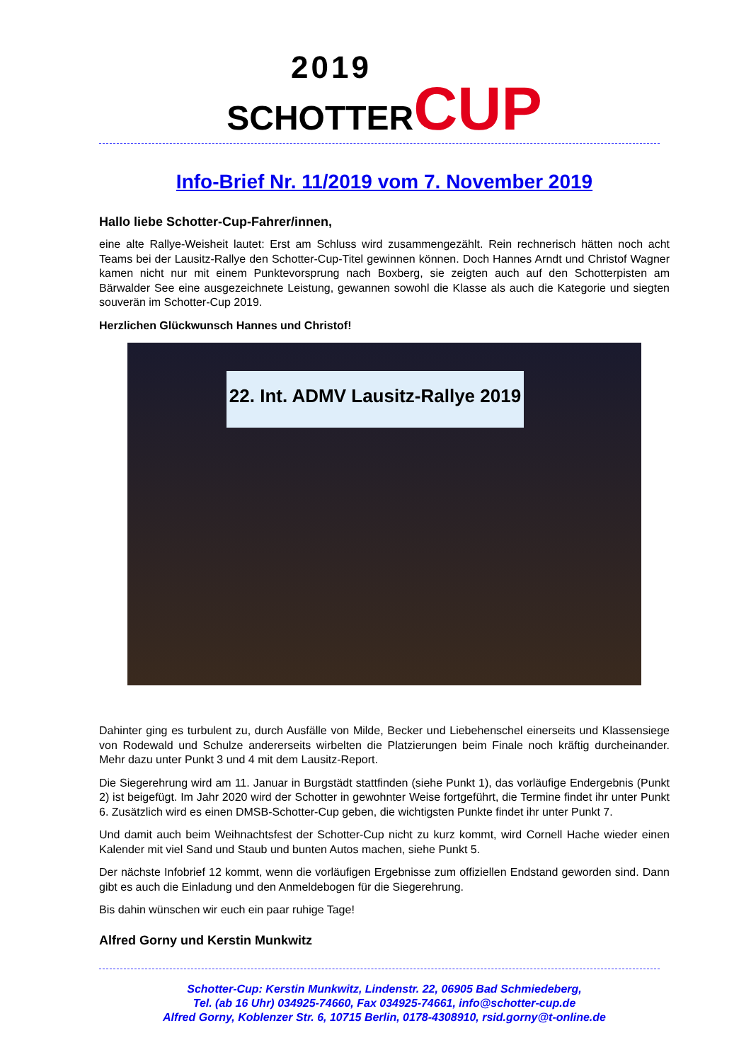2019
SCHOTTER CUP
Info-Brief Nr. 11/2019 vom 7. November 2019
Hallo liebe Schotter-Cup-Fahrer/innen,
eine alte Rallye-Weisheit lautet: Erst am Schluss wird zusammengezählt. Rein rechnerisch hätten noch acht Teams bei der Lausitz-Rallye den Schotter-Cup-Titel gewinnen können. Doch Hannes Arndt und Christof Wagner kamen nicht nur mit einem Punktevorsprung nach Boxberg, sie zeigten auch auf den Schotterpisten am Bärwalder See eine ausgezeichnete Leistung, gewannen sowohl die Klasse als auch die Kategorie und siegten souverän im Schotter-Cup 2019.
Herzlichen Glückwunsch Hannes und Christof!
22. Int. ADMV Lausitz-Rallye 2019
Dahinter ging es turbulent zu, durch Ausfälle von Milde, Becker und Liebehenschel einerseits und Klassensiege von Rodewald und Schulze andererseits wirbelten die Platzierungen beim Finale noch kräftig durcheinander. Mehr dazu unter Punkt 3 und 4 mit dem Lausitz-Report.
Die Siegerehrung wird am 11. Januar in Burgstädt stattfinden (siehe Punkt 1), das vorläufige Endergebnis (Punkt 2) ist beigefügt. Im Jahr 2020 wird der Schotter in gewohnter Weise fortgeführt, die Termine findet ihr unter Punkt 6. Zusätzlich wird es einen DMSB-Schotter-Cup geben, die wichtigsten Punkte findet ihr unter Punkt 7.
Und damit auch beim Weihnachtsfest der Schotter-Cup nicht zu kurz kommt, wird Cornell Hache wieder einen Kalender mit viel Sand und Staub und bunten Autos machen, siehe Punkt 5.
Der nächste Infobrief 12 kommt, wenn die vorläufigen Ergebnisse zum offiziellen Endstand geworden sind. Dann gibt es auch die Einladung und den Anmeldebogen für die Siegerehrung.
Bis dahin wünschen wir euch ein paar ruhige Tage!
Alfred Gorny und Kerstin Munkwitz
Schotter-Cup: Kerstin Munkwitz, Lindenstr. 22, 06905 Bad Schmiedeberg,
Tel. (ab 16 Uhr) 034925-74660, Fax 034925-74661, info@schotter-cup.de
Alfred Gorny, Koblenzer Str. 6, 10715 Berlin, 0178-4308910, rsid.gorny@t-online.de